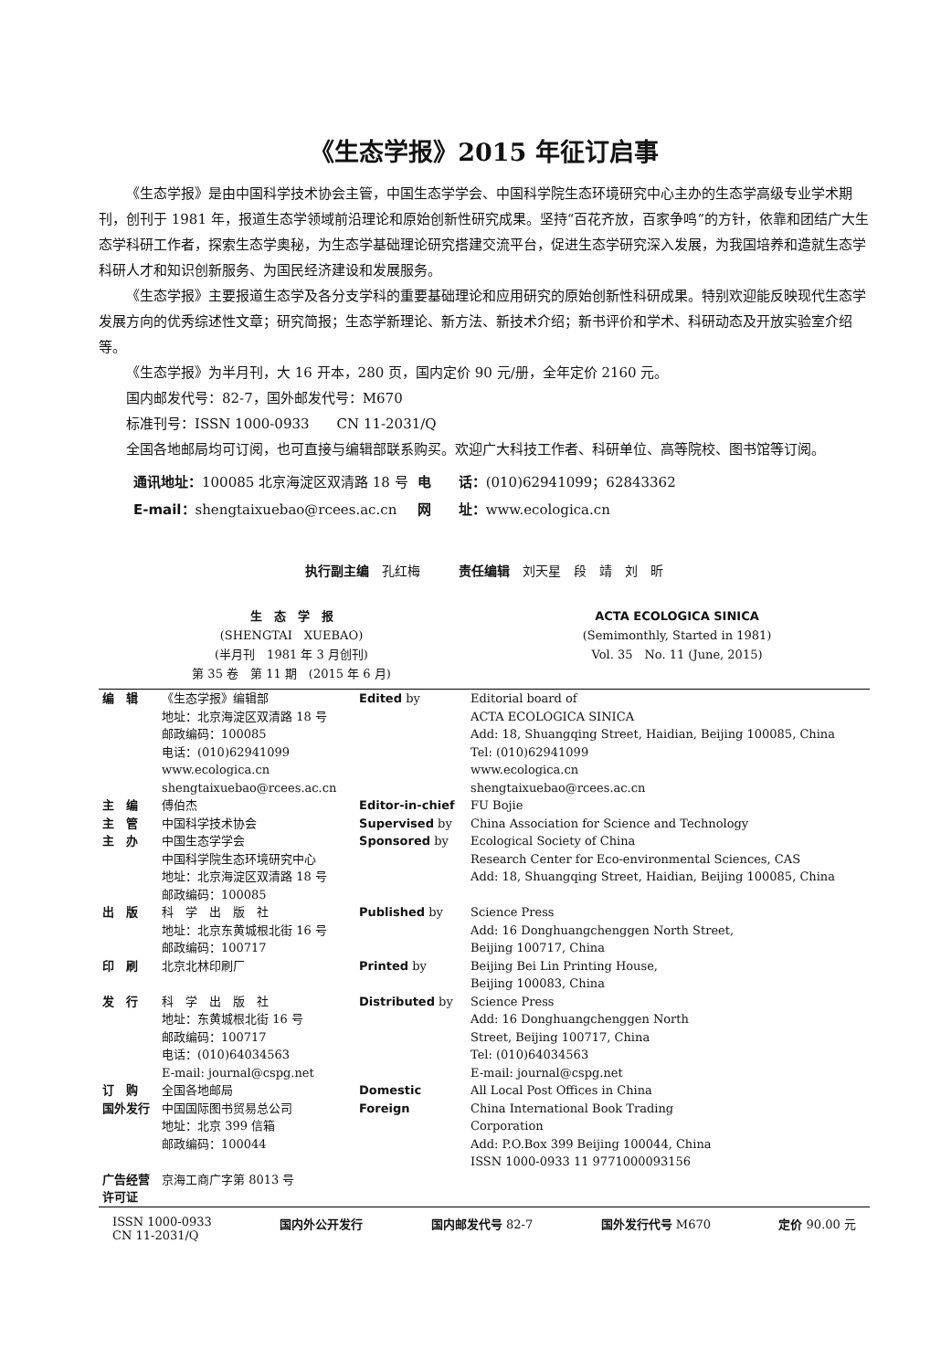《生态学报》2015 年征订启事
《生态学报》是由中国科学技术协会主管，中国生态学学会、中国科学院生态环境研究中心主办的生态学高级专业学术期刊，创刊于 1981 年，报道生态学领域前沿理论和原始创新性研究成果。坚持“百花齐放，百家争鸣”的方针，依靠和团结广大生态学科研工作者，探索生态学奥秘，为生态学基础理论研究搭建交流平台，促进生态学研究深入发展，为我国培养和造就生态学科研人才和知识创新服务、为国民经济建设和发展服务。
《生态学报》主要报道生态学及各分支学科的重要基础理论和应用研究的原始创新性科研成果。特别欢迎能反映现代生态学发展方向的优秀综述性文章；研究简报；生态学新理论、新方法、新技术介绍；新书评价和学术、科研动态及开放实验室介绍等。
《生态学报》为半月刊，大 16 开本，280 页，国内定价 90 元/册，全年定价 2160 元。
国内邮发代号：82-7，国外邮发代号：M670
标准刊号：ISSN 1000-0933　　CN 11-2031/Q
全国各地邮局均可订阅，也可直接与编辑部联系购买。欢迎广大科技工作者、科研单位、高等院校、图书馆等订阅。
| 通讯地址： 100085 北京海淀区双清路 18 号 | 电 话： (010)62941099；62843362 |
| E-mail： shengtaixuebao@rcees.ac.cn | 网 址： www.ecologica.cn |
执行副主编　孔红梅　　　责任编辑　刘天星　段　靖　刘　昕
生　态　学　报
(SHENGTAI　XUEBAO)
(半月刊　1981 年 3 月创刊)
第 35 卷　第 11 期　(2015 年 6 月)
ACTA ECOLOGICA SINICA
(Semimonthly, Started in 1981)
Vol. 35　No. 11 (June, 2015)
| 编 辑 | 《生态学报》编辑部 地址：北京海淀区双清路 18 号 邮政编码：100085 电话：(010)62941099 www.ecologica.cn shengtaixuebao@rcees.ac.cn | Edited by | Editorial board of ACTA ECOLOGICA SINICA Add: 18, Shuangqing Street, Haidian, Beijing 100085, China Tel: (010)62941099 www.ecologica.cn shengtaixuebao@rcees.ac.cn |
| 主 编 | 傅伯杰 | Editor-in-chief | FU Bojie |
| 主 管 | 中国科学技术协会 | Supervised by | China Association for Science and Technology |
| 主 办 | 中国生态学学会 中国科学院生态环境研究中心 地址：北京海淀区双清路 18 号 邮政编码：100085 | Sponsored by | Ecological Society of China Research Center for Eco-environmental Sciences, CAS Add: 18, Shuangqing Street, Haidian, Beijing 100085, China |
| 出 版 | 科 学 出 版 社 地址：北京东黄城根北街 16 号 邮政编码：100717 | Published by | Science Press Add: 16 Donghuangchenggen North Street, Beijing 100717, China |
| 印 刷 | 北京北林印刷厂 | Printed by | Beijing Bei Lin Printing House, Beijing 100083, China |
| 发 行 | 科 学 出 版 社 地址：东黄城根北街 16 号 邮政编码：100717 电话：(010)64034563 E-mail: journal@cspg.net | Distributed by | Science Press Add: 16 Donghuangchenggen North Street, Beijing 100717, China Tel: (010)64034563 E-mail: journal@cspg.net |
| 订 购 | 全国各地邮局 | Domestic | All Local Post Offices in China |
| 国外发行 | 中国国际图书贸易总公司 地址：北京 399 信箱 邮政编码：100044 | Foreign | China International Book Trading Corporation Add: P.O.Box 399 Beijing 100044, China ISSN 1000-0933 11 9771000093156 |
| 广告经营 许可证 | 京海工商广字第 8013 号 | | |
ISSN 1000-0933
CN 11-2031/Q 国内外公开发行 国内邮发代号 82-7 国外发行代号 M670 定价 90.00 元